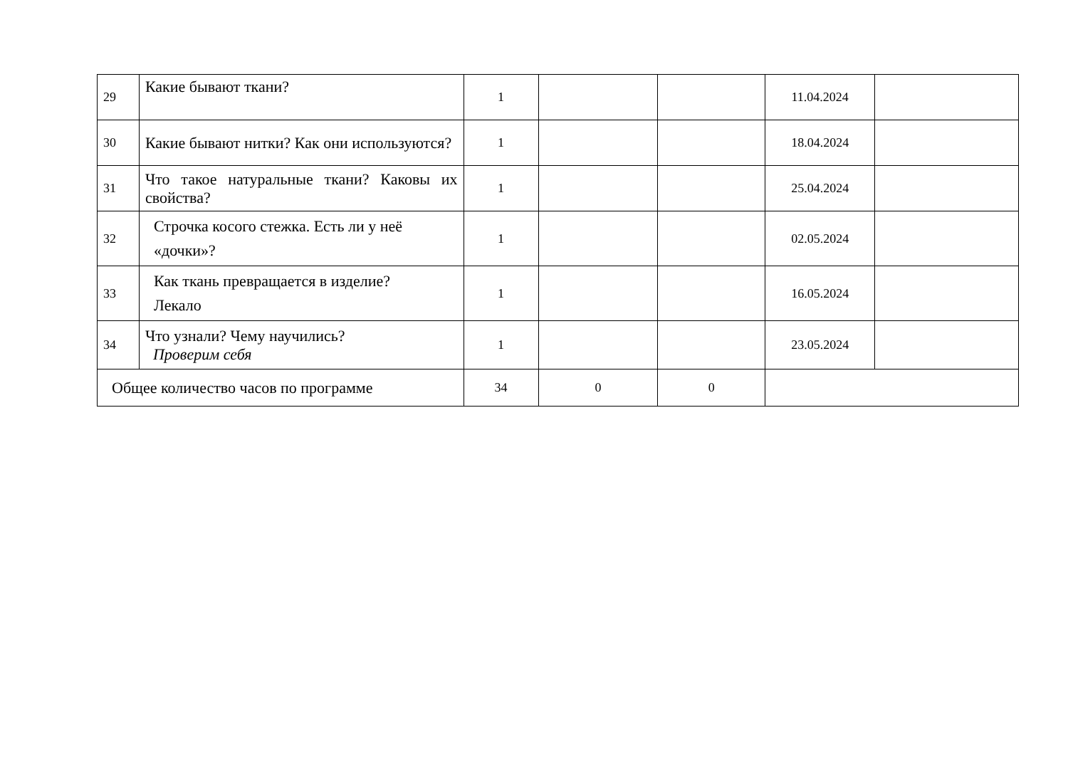| 29 | Какие бывают ткани? | 1 | | | 11.04.2024 | |
| 30 | Какие бывают нитки? Как они используются? | 1 | | | 18.04.2024 | |
| 31 | Что такое натуральные ткани? Каковы их свойства? | 1 | | | 25.04.2024 | |
| 32 | Строчка косого стежка. Есть ли у неё «дочки»? | 1 | | | 02.05.2024 | |
| 33 | Как ткань превращается в изделие? Лекало | 1 | | | 16.05.2024 | |
| 34 | Что узнали? Чему научились? Проверим себя | 1 | | | 23.05.2024 | |
| Общее количество часов по программе | | 34 | 0 | 0 | | |